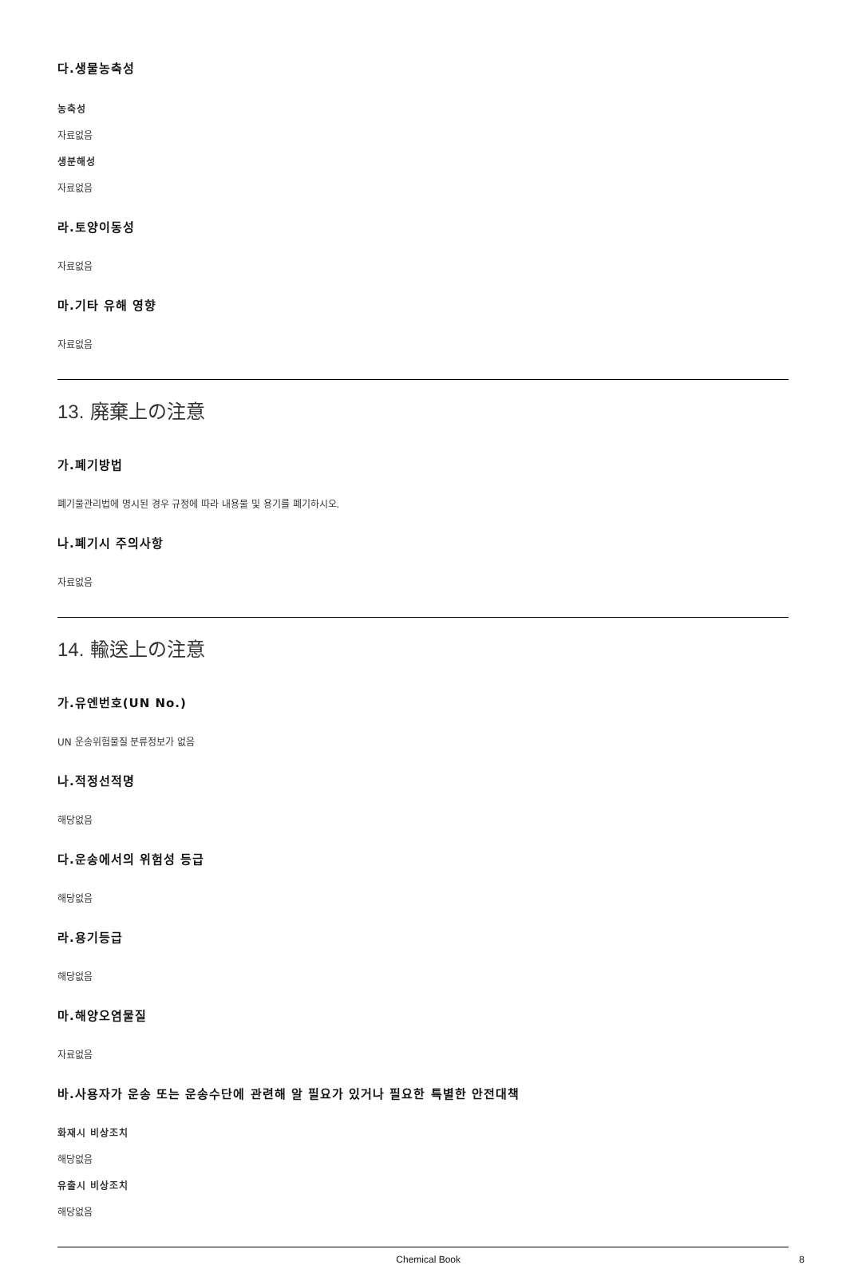다.생물농축성
농축성
자료없음
생분해성
자료없음
라.토양이동성
자료없음
마.기타 유해 영향
자료없음
13. 廃棄上の注意
가.폐기방법
폐기물관리법에 명시된 경우 규정에 따라 내용물 및 용기를 폐기하시오.
나.폐기시 주의사항
자료없음
14. 輸送上の注意
가.유엔번호(UN No.)
UN 운송위험물질 분류정보가 없음
나.적정선적명
해당없음
다.운송에서의 위험성 등급
해당없음
라.용기등급
해당없음
마.해양오염물질
자료없음
바.사용자가 운송 또는 운송수단에 관련해 알 필요가 있거나 필요한 특별한 안전대책
화재시 비상조치
해당없음
유출시 비상조치
해당없음
Chemical Book 8